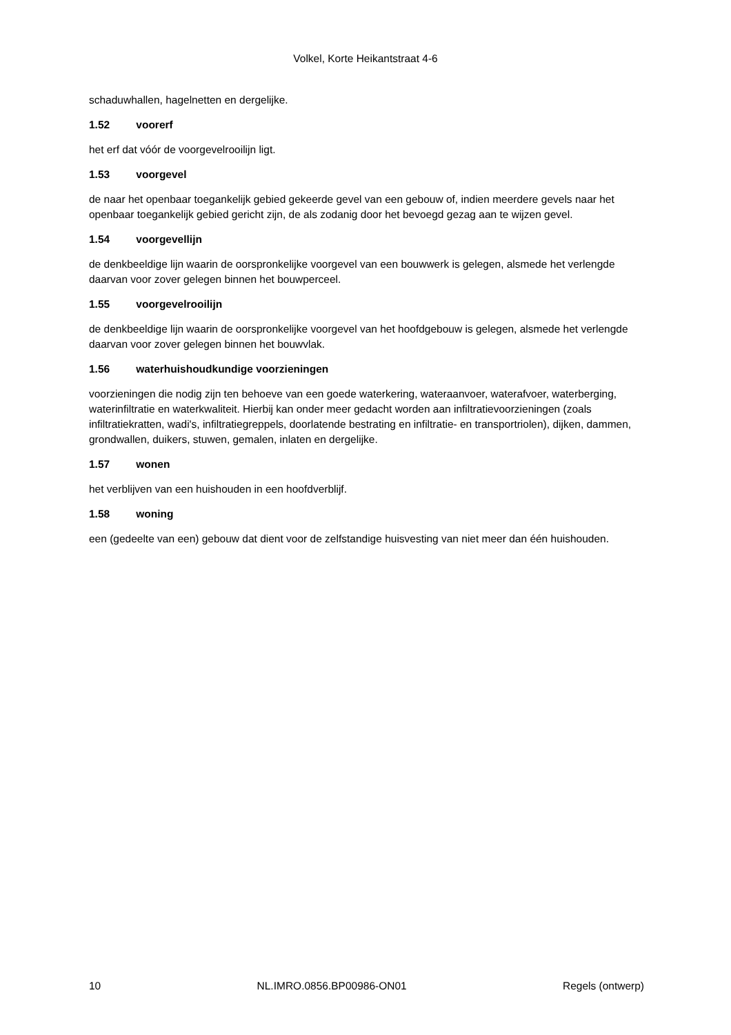Volkel, Korte Heikantstraat 4-6
schaduwhallen, hagelnetten en dergelijke.
1.52 voorerf
het erf dat vóór de voorgevelrooilijn ligt.
1.53 voorgevel
de naar het openbaar toegankelijk gebied gekeerde gevel van een gebouw of, indien meerdere gevels naar het openbaar toegankelijk gebied gericht zijn, de als zodanig door het bevoegd gezag aan te wijzen gevel.
1.54 voorgevellijn
de denkbeeldige lijn waarin de oorspronkelijke voorgevel van een bouwwerk is gelegen, alsmede het verlengde daarvan voor zover gelegen binnen het bouwperceel.
1.55 voorgevelrooilijn
de denkbeeldige lijn waarin de oorspronkelijke voorgevel van het hoofdgebouw is gelegen, alsmede het verlengde daarvan voor zover gelegen binnen het bouwvlak.
1.56 waterhuishoudkundige voorzieningen
voorzieningen die nodig zijn ten behoeve van een goede waterkering, wateraanvoer, waterafvoer, waterberging, waterinfiltratie en waterkwaliteit. Hierbij kan onder meer gedacht worden aan infiltratievoorzieningen (zoals infiltratiekratten, wadi's, infiltratiegreppels, doorlatende bestrating en infiltratie- en transportriolen), dijken, dammen, grondwallen, duikers, stuwen, gemalen, inlaten en dergelijke.
1.57 wonen
het verblijven van een huishouden in een hoofdverblijf.
1.58 woning
een (gedeelte van een) gebouw dat dient voor de zelfstandige huisvesting van niet meer dan één huishouden.
10 NL.IMRO.0856.BP00986-ON01 Regels (ontwerp)